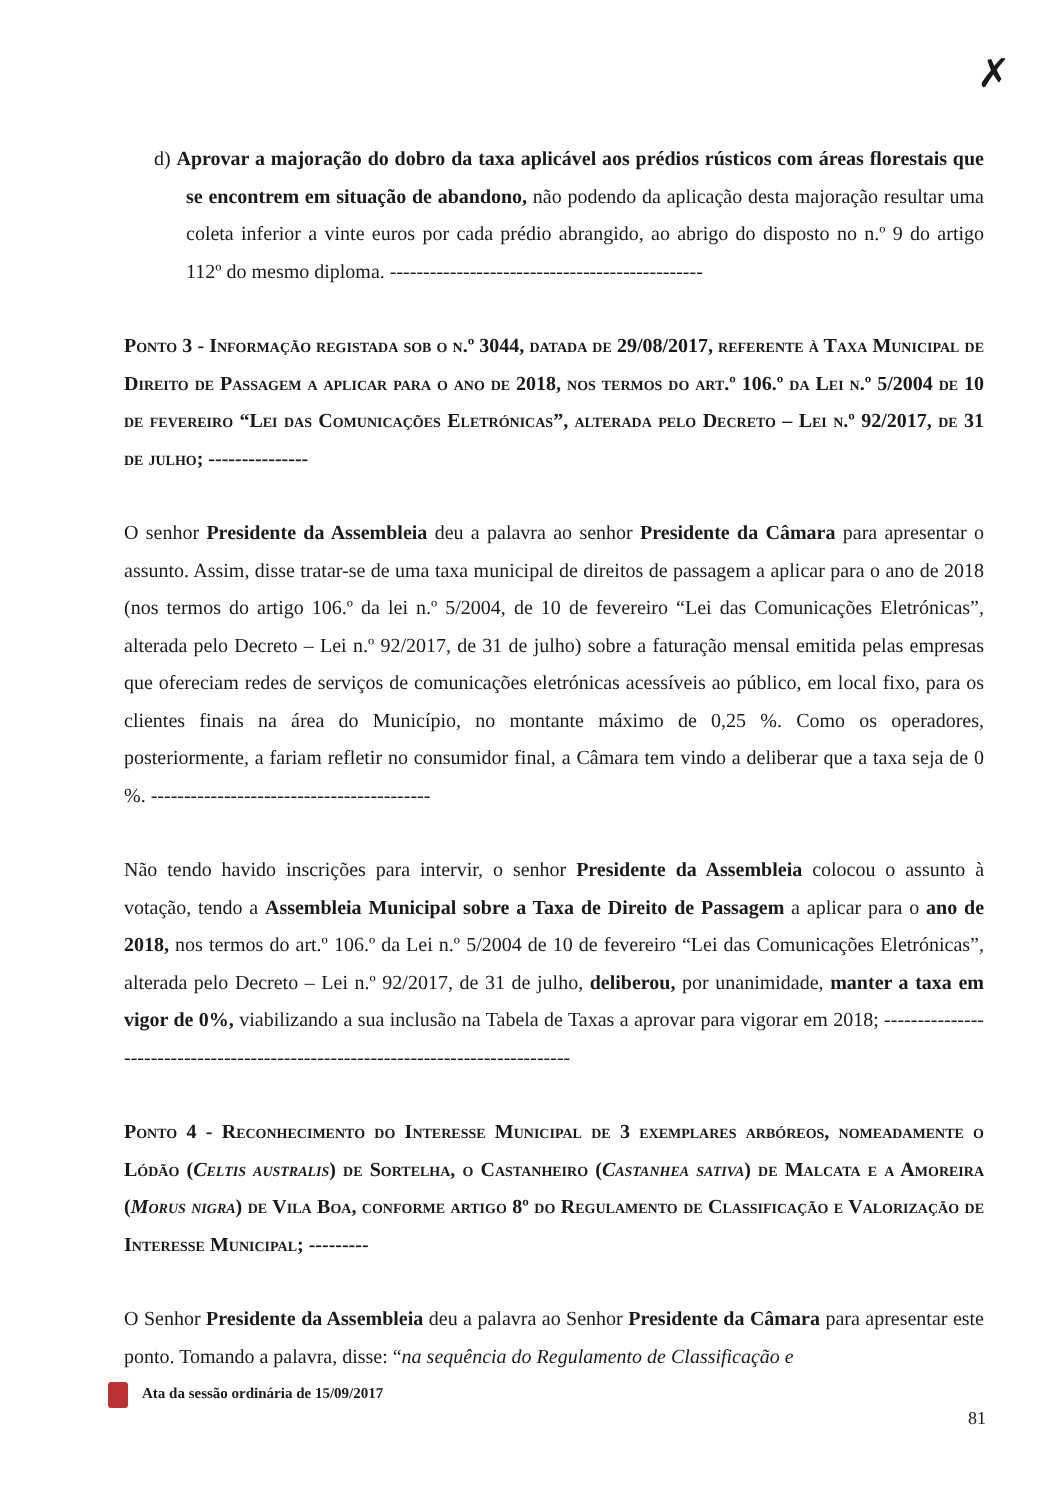✗
d) Aprovar a majoração do dobro da taxa aplicável aos prédios rústicos com áreas florestais que se encontrem em situação de abandono, não podendo da aplicação desta majoração resultar uma coleta inferior a vinte euros por cada prédio abrangido, ao abrigo do disposto no n.º 9 do artigo 112º do mesmo diploma. -----------------------------------------------
Ponto 3 - Informação registada sob o n.º 3044, datada de 29/08/2017, referente à Taxa Municipal de Direito de Passagem a aplicar para o ano de 2018, nos termos do art.º 106.º da Lei n.º 5/2004 de 10 de fevereiro “Lei das Comunicações Eletrónicas”, alterada pelo Decreto – Lei n.º 92/2017, de 31 de julho; ---------------
O senhor Presidente da Assembleia deu a palavra ao senhor Presidente da Câmara para apresentar o assunto. Assim, disse tratar-se de uma taxa municipal de direitos de passagem a aplicar para o ano de 2018 (nos termos do artigo 106.º da lei n.º 5/2004, de 10 de fevereiro “Lei das Comunicações Eletrónicas”, alterada pelo Decreto – Lei n.º 92/2017, de 31 de julho) sobre a faturação mensal emitida pelas empresas que ofereciam redes de serviços de comunicações eletrónicas acessíveis ao público, em local fixo, para os clientes finais na área do Município, no montante máximo de 0,25 %. Como os operadores, posteriormente, a fariam refletir no consumidor final, a Câmara tem vindo a deliberar que a taxa seja de 0 %. ------------------------------------------
Não tendo havido inscrições para intervir, o senhor Presidente da Assembleia colocou o assunto à votação, tendo a Assembleia Municipal sobre a Taxa de Direito de Passagem a aplicar para o ano de 2018, nos termos do art.º 106.º da Lei n.º 5/2004 de 10 de fevereiro “Lei das Comunicações Eletrónicas”, alterada pelo Decreto – Lei n.º 92/2017, de 31 de julho, deliberou, por unanimidade, manter a taxa em vigor de 0%, viabilizando a sua inclusão na Tabela de Taxas a aprovar para vigorar em 2018; ----------------------------------------------------------------------------------
Ponto 4 - Reconhecimento do Interesse Municipal de 3 exemplares arbóreos, nomeadamente o Lódão (Celtis australis) de Sortelha, o Castanheiro (Castanhea sativa) de Malcata e a Amoreira (Morus nigra) de Vila Boa, conforme artigo 8º do Regulamento de Classificação e Valorização de Interesse Municipal; ---------
O Senhor Presidente da Assembleia deu a palavra ao Senhor Presidente da Câmara para apresentar este ponto. Tomando a palavra, disse: “na sequência do Regulamento de Classificação e
Ata da sessão ordinária de 15/09/2017
81